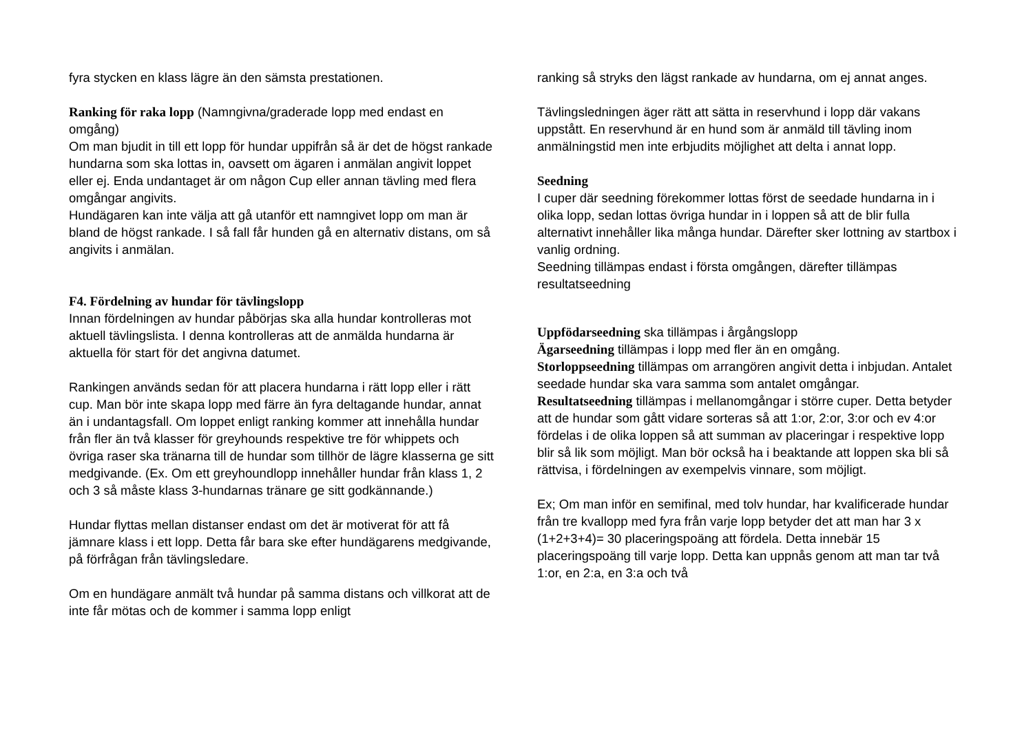fyra stycken en klass lägre än den sämsta prestationen.
Ranking för raka lopp (Namngivna/graderade lopp med endast en omgång)
Om man bjudit in till ett lopp för hundar uppifrån så är det de högst rankade hundarna som ska lottas in, oavsett om ägaren i anmälan angivit loppet eller ej. Enda undantaget är om någon Cup eller annan tävling med flera omgångar angivits.
Hundägaren kan inte välja att gå utanför ett namngivet lopp om man är bland de högst rankade. I så fall får hunden gå en alternativ distans, om så angivits i anmälan.
F4. Fördelning av hundar för tävlingslopp
Innan fördelningen av hundar påbörjas ska alla hundar kontrolleras mot aktuell tävlingslista. I denna kontrolleras att de anmälda hundarna är aktuella för start för det angivna datumet.
Rankingen används sedan för att placera hundarna i rätt lopp eller i rätt cup. Man bör inte skapa lopp med färre än fyra deltagande hundar, annat än i undantagsfall. Om loppet enligt ranking kommer att innehålla hundar från fler än två klasser för greyhounds respektive tre för whippets och övriga raser ska tränarna till de hundar som tillhör de lägre klasserna ge sitt medgivande. (Ex. Om ett greyhoundlopp innehåller hundar från klass 1, 2 och 3 så måste klass 3-hundarnas tränare ge sitt godkännande.)
Hundar flyttas mellan distanser endast om det är motiverat för att få jämnare klass i ett lopp. Detta får bara ske efter hundägarens medgivande, på förfrågan från tävlingsledare.
Om en hundägare anmält två hundar på samma distans och villkorat att de inte får mötas och de kommer i samma lopp enligt
ranking så stryks den lägst rankade av hundarna, om ej annat anges.
Tävlingsledningen äger rätt att sätta in reservhund i lopp där vakans uppstått. En reservhund är en hund som är anmäld till tävling inom anmälningstid men inte erbjudits möjlighet att delta i annat lopp.
Seedning
I cuper där seedning förekommer lottas först de seedade hundarna in i olika lopp, sedan lottas övriga hundar in i loppen så att de blir fulla alternativt innehåller lika många hundar. Därefter sker lottning av startbox i vanlig ordning.
Seedning tillämpas endast i första omgången, därefter tillämpas resultatseedning
Uppfödarseedning ska tillämpas i årgångslopp
Ägarseedning tillämpas i lopp med fler än en omgång.
Storloppseedning tillämpas om arrangören angivit detta i inbjudan. Antalet seedade hundar ska vara samma som antalet omgångar.
Resultatseedning tillämpas i mellanomgångar i större cuper. Detta betyder att de hundar som gått vidare sorteras så att 1:or, 2:or, 3:or och ev 4:or fördelas i de olika loppen så att summan av placeringar i respektive lopp blir så lik som möjligt. Man bör också ha i beaktande att loppen ska bli så rättvisa, i fördelningen av exempelvis vinnare, som möjligt.
Ex; Om man inför en semifinal, med tolv hundar, har kvalificerade hundar från tre kvallopp med fyra från varje lopp betyder det att man har 3 x (1+2+3+4)= 30 placeringspoäng att fördela. Detta innebär 15 placeringspoäng till varje lopp. Detta kan uppnås genom att man tar två 1:or, en 2:a, en 3:a och två